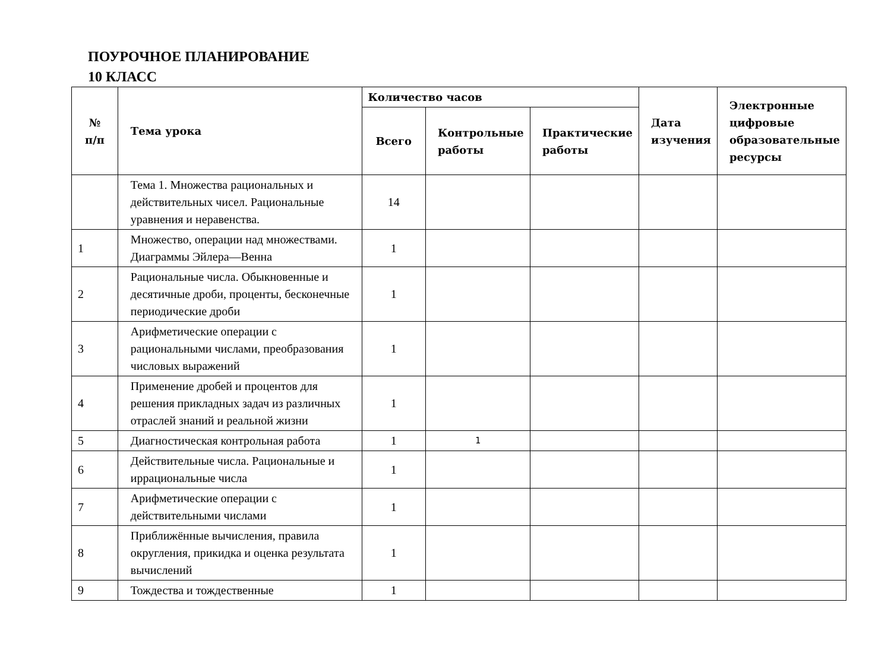ПОУРОЧНОЕ ПЛАНИРОВАНИЕ
10 КЛАСС
| № п/п | Тема урока | Количество часов | | | Дата изучения | Электронные цифровые образовательные ресурсы |
| --- | --- | --- | --- | --- | --- | --- |
| | | Всего | Контрольные работы | Практические работы | | |
| | Тема 1. Множества рациональных и действительных чисел. Рациональные уравнения и неравенства. | 14 | | | | |
| 1 | Множество, операции над множествами. Диаграммы Эйлера—Венна | 1 | | | | |
| 2 | Рациональные числа. Обыкновенные и десятичные дроби, проценты, бесконечные периодические дроби | 1 | | | | |
| 3 | Арифметические операции с рациональными числами, преобразования числовых выражений | 1 | | | | |
| 4 | Применение дробей и процентов для решения прикладных задач из различных отраслей знаний и реальной жизни | 1 | | | | |
| 5 | Диагностическая контрольная работа | 1 | 1 | | | |
| 6 | Действительные числа. Рациональные и иррациональные числа | 1 | | | | |
| 7 | Арифметические операции с действительными числами | 1 | | | | |
| 8 | Приближённые вычисления, правила округления, прикидка и оценка результата вычислений | 1 | | | | |
| 9 | Тождества и тождественные | 1 | | | | |